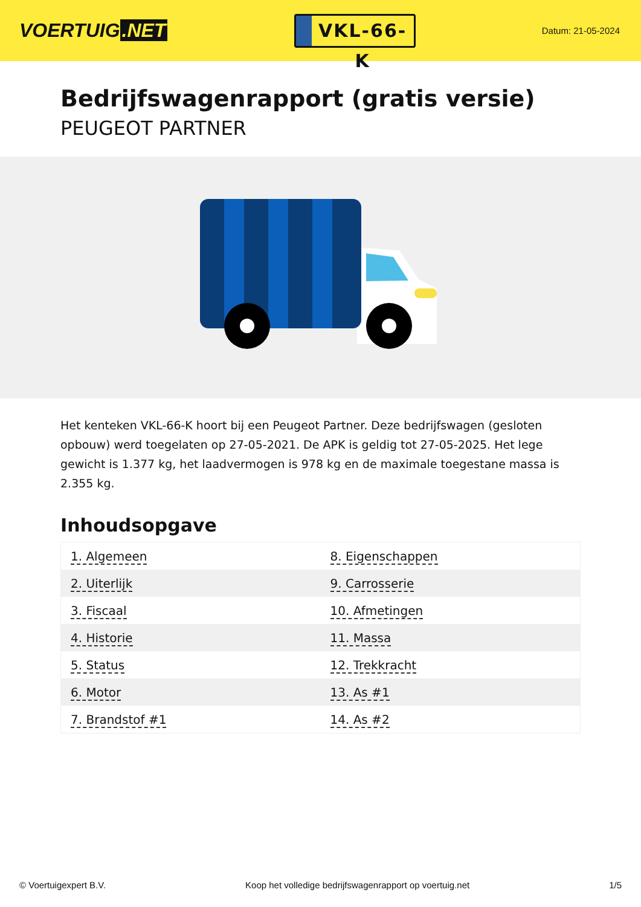VOERTUIG.NET
VKL-66-K
Datum: 21-05-2024
Bedrijfswagenrapport (gratis versie)
PEUGEOT PARTNER
Het kenteken VKL-66-K hoort bij een Peugeot Partner. Deze bedrijfswagen (gesloten opbouw) werd toegelaten op 27-05-2021. De APK is geldig tot 27-05-2025. Het lege gewicht is 1.377 kg, het laadvermogen is 978 kg en de maximale toegestane massa is 2.355 kg.
Inhoudsopgave
| 1. Algemeen | 8. Eigenschappen |
| 2. Uiterlijk | 9. Carrosserie |
| 3. Fiscaal | 10. Afmetingen |
| 4. Historie | 11. Massa |
| 5. Status | 12. Trekkracht |
| 6. Motor | 13. As #1 |
| 7. Brandstof #1 | 14. As #2 |
© Voertuigexpert B.V. Koop het volledige bedrijfswagenrapport op voertuig.net 1/5